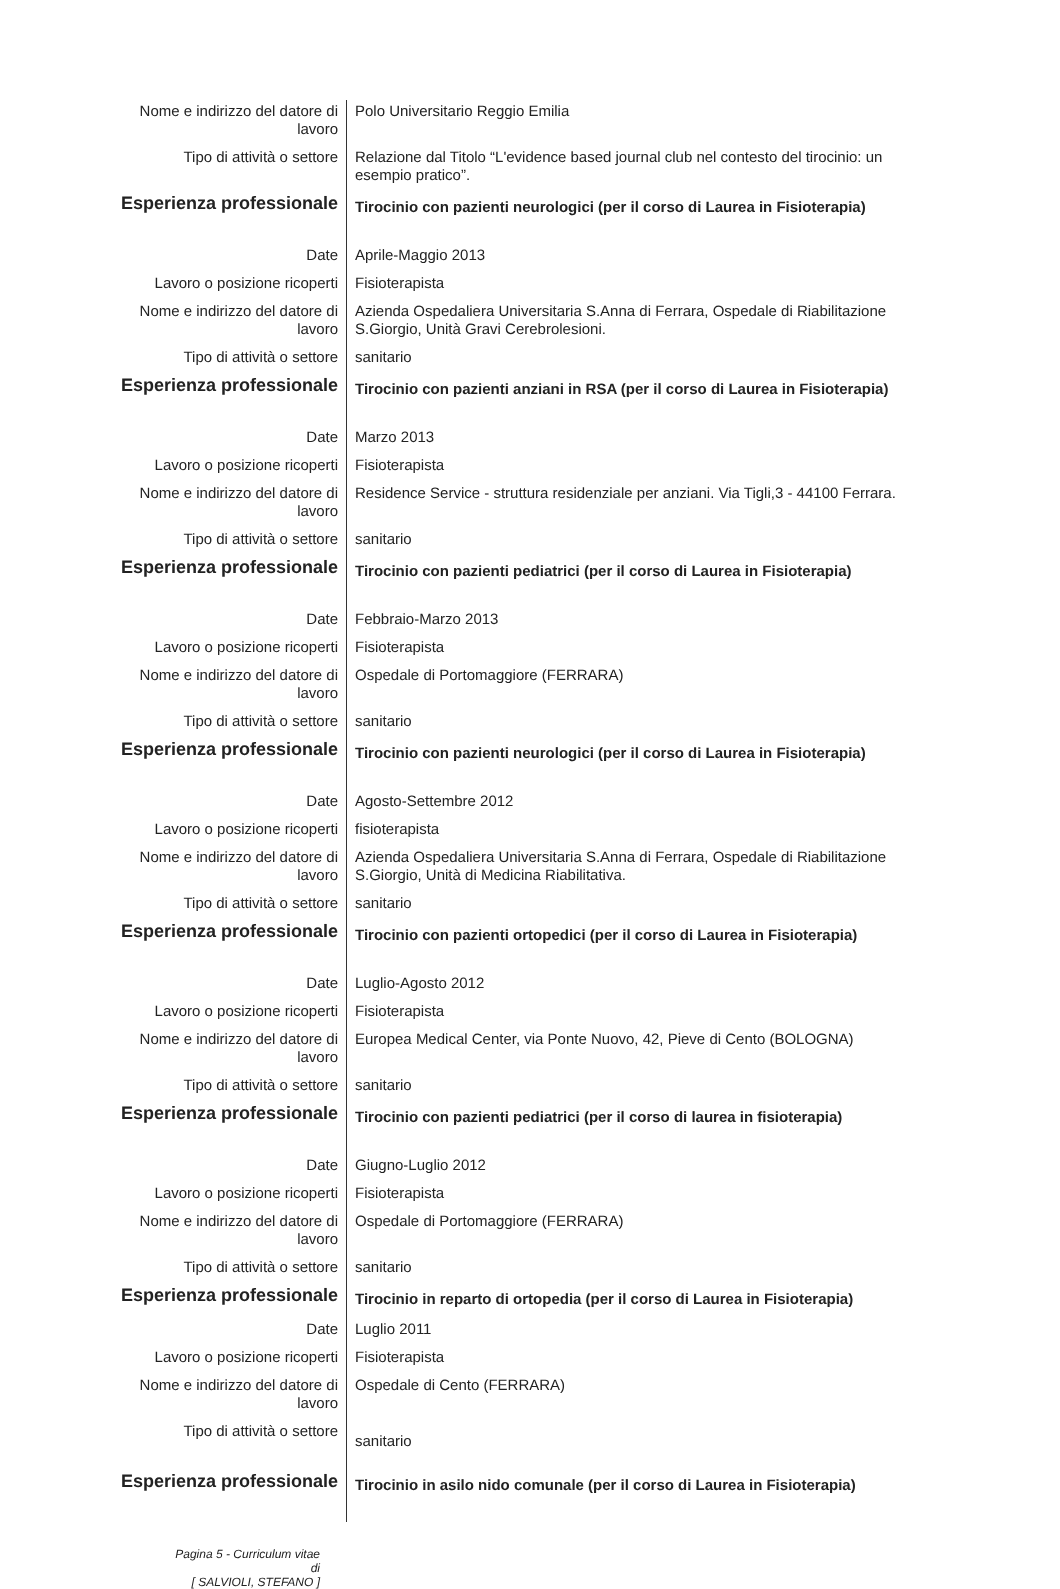| Nome e indirizzo del datore di lavoro | Polo Universitario Reggio Emilia |
| Tipo di attività o settore | Relazione dal Titolo “L'evidence based journal club nel contesto del tirocinio: un esempio pratico”. |
| Esperienza professionale | Tirocinio con pazienti neurologici (per il corso di Laurea in Fisioterapia) |
| Date | Aprile-Maggio 2013 |
| Lavoro o posizione ricoperti | Fisioterapista |
| Nome e indirizzo del datore di lavoro | Azienda Ospedaliera Universitaria S.Anna di Ferrara, Ospedale di Riabilitazione S.Giorgio, Unità Gravi Cerebrolesioni. |
| Tipo di attività o settore | sanitario |
| Esperienza professionale | Tirocinio con pazienti anziani in RSA (per il corso di Laurea in Fisioterapia) |
| Date | Marzo 2013 |
| Lavoro o posizione ricoperti | Fisioterapista |
| Nome e indirizzo del datore di lavoro | Residence Service - struttura residenziale per anziani. Via Tigli,3 - 44100 Ferrara. |
| Tipo di attività o settore | sanitario |
| Esperienza professionale | Tirocinio con pazienti pediatrici (per il corso di Laurea in Fisioterapia) |
| Date | Febbraio-Marzo 2013 |
| Lavoro o posizione ricoperti | Fisioterapista |
| Nome e indirizzo del datore di lavoro | Ospedale di Portomaggiore (FERRARA) |
| Tipo di attività o settore | sanitario |
| Esperienza professionale | Tirocinio con pazienti neurologici (per il corso di Laurea in Fisioterapia) |
| Date | Agosto-Settembre 2012 |
| Lavoro o posizione ricoperti | fisioterapista |
| Nome e indirizzo del datore di lavoro | Azienda Ospedaliera Universitaria S.Anna di Ferrara, Ospedale di Riabilitazione S.Giorgio, Unità di Medicina Riabilitativa. |
| Tipo di attività o settore | sanitario |
| Esperienza professionale | Tirocinio con pazienti ortopedici (per il corso di Laurea in Fisioterapia) |
| Date | Luglio-Agosto 2012 |
| Lavoro o posizione ricoperti | Fisioterapista |
| Nome e indirizzo del datore di lavoro | Europea Medical Center, via Ponte Nuovo, 42, Pieve di Cento (BOLOGNA) |
| Tipo di attività o settore | sanitario |
| Esperienza professionale | Tirocinio con pazienti pediatrici (per il corso di laurea in fisioterapia) |
| Date | Giugno-Luglio 2012 |
| Lavoro o posizione ricoperti | Fisioterapista |
| Nome e indirizzo del datore di lavoro | Ospedale di Portomaggiore (FERRARA) |
| Tipo di attività o settore | sanitario |
| Esperienza professionale | Tirocinio in reparto di ortopedia (per il corso di Laurea in Fisioterapia) |
| Date | Luglio 2011 |
| Lavoro o posizione ricoperti | Fisioterapista |
| Nome e indirizzo del datore di lavoro | Ospedale di Cento (FERRARA) |
| Tipo di attività o settore | sanitario |
| Esperienza professionale | Tirocinio in asilo nido comunale (per il corso di Laurea in Fisioterapia) |
Pagina 5 - Curriculum vitae di
[ SALVIOLI, STEFANO ]